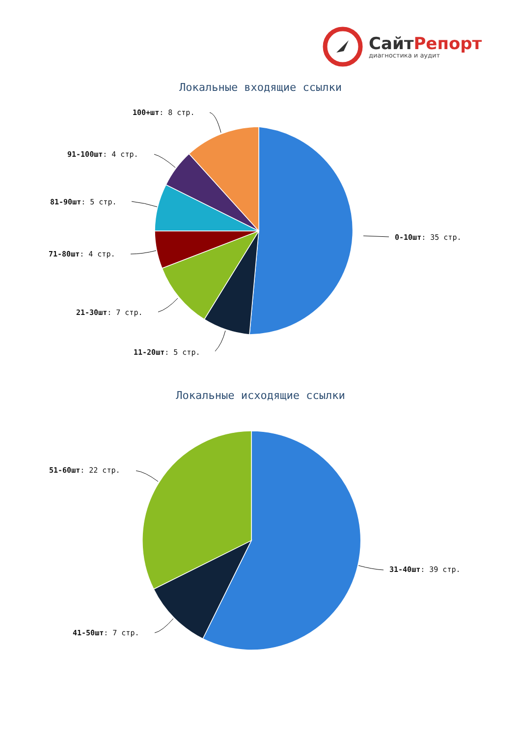СайтРепорт
диагностика и аудит
Локальные входящие ссылки
100+шт: 8 стр.
91-100шт: 4 стр.
81-90шт: 5 стр.
0-10шт: 35 стр.
71-80шт: 4 стр.
21-30шт: 7 стр.
11-20шт: 5 стр.
Локальные исходящие ссылки
51-60шт: 22 стр.
31-40шт: 39 стр.
41-50шт: 7 стр.